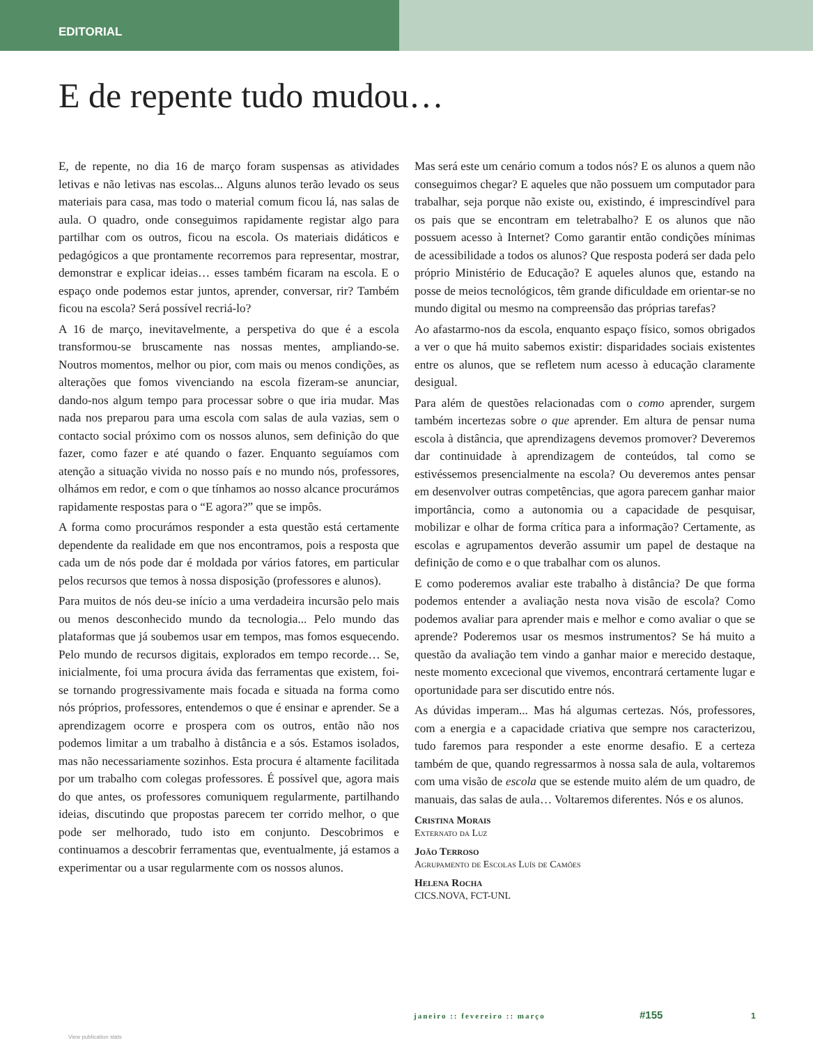EDITORIAL
E de repente tudo mudou…
E, de repente, no dia 16 de março foram suspensas as atividades letivas e não letivas nas escolas... Alguns alunos terão levado os seus materiais para casa, mas todo o material comum ficou lá, nas salas de aula. O quadro, onde conseguimos rapidamente registar algo para partilhar com os outros, ficou na escola. Os materiais didáticos e pedagógicos a que prontamente recorremos para representar, mostrar, demonstrar e explicar ideias… esses também ficaram na escola. E o espaço onde podemos estar juntos, aprender, conversar, rir? Também ficou na escola? Será possível recriá-lo?
A 16 de março, inevitavelmente, a perspetiva do que é a escola transformou-se bruscamente nas nossas mentes, ampliando-se. Noutros momentos, melhor ou pior, com mais ou menos condições, as alterações que fomos vivenciando na escola fizeram-se anunciar, dando-nos algum tempo para processar sobre o que iria mudar. Mas nada nos preparou para uma escola com salas de aula vazias, sem o contacto social próximo com os nossos alunos, sem definição do que fazer, como fazer e até quando o fazer. Enquanto seguíamos com atenção a situação vivida no nosso país e no mundo nós, professores, olhámos em redor, e com o que tínhamos ao nosso alcance procurámos rapidamente respostas para o “E agora?” que se impôs.
A forma como procurámos responder a esta questão está certamente dependente da realidade em que nos encontramos, pois a resposta que cada um de nós pode dar é moldada por vários fatores, em particular pelos recursos que temos à nossa disposição (professores e alunos).
Para muitos de nós deu-se início a uma verdadeira incursão pelo mais ou menos desconhecido mundo da tecnologia... Pelo mundo das plataformas que já soubemos usar em tempos, mas fomos esquecendo. Pelo mundo de recursos digitais, explorados em tempo recorde… Se, inicialmente, foi uma procura ávida das ferramentas que existem, foi-se tornando progressivamente mais focada e situada na forma como nós próprios, professores, entendemos o que é ensinar e aprender. Se a aprendizagem ocorre e prospera com os outros, então não nos podemos limitar a um trabalho à distância e a sós. Estamos isolados, mas não necessariamente sozinhos. Esta procura é altamente facilitada por um trabalho com colegas professores. É possível que, agora mais do que antes, os professores comuniquem regularmente, partilhando ideias, discutindo que propostas parecem ter corrido melhor, o que pode ser melhorado, tudo isto em conjunto. Descobrimos e continuamos a descobrir ferramentas que, eventualmente, já estamos a experimentar ou a usar regularmente com os nossos alunos.
Mas será este um cenário comum a todos nós? E os alunos a quem não conseguimos chegar? E aqueles que não possuem um computador para trabalhar, seja porque não existe ou, existindo, é imprescindível para os pais que se encontram em teletrabalho? E os alunos que não possuem acesso à Internet? Como garantir então condições mínimas de acessibilidade a todos os alunos? Que resposta poderá ser dada pelo próprio Ministério de Educação? E aqueles alunos que, estando na posse de meios tecnológicos, têm grande dificuldade em orientar-se no mundo digital ou mesmo na compreensão das próprias tarefas?
Ao afastarmo-nos da escola, enquanto espaço físico, somos obrigados a ver o que há muito sabemos existir: disparidades sociais existentes entre os alunos, que se refletem num acesso à educação claramente desigual.
Para além de questões relacionadas com o como aprender, surgem também incertezas sobre o que aprender. Em altura de pensar numa escola à distância, que aprendizagens devemos promover? Deveremos dar continuidade à aprendizagem de conteúdos, tal como se estivéssemos presencialmente na escola? Ou deveremos antes pensar em desenvolver outras competências, que agora parecem ganhar maior importância, como a autonomia ou a capacidade de pesquisar, mobilizar e olhar de forma crítica para a informação? Certamente, as escolas e agrupamentos deverão assumir um papel de destaque na definição de como e o que trabalhar com os alunos.
E como poderemos avaliar este trabalho à distância? De que forma podemos entender a avaliação nesta nova visão de escola? Como podemos avaliar para aprender mais e melhor e como avaliar o que se aprende? Poderemos usar os mesmos instrumentos? Se há muito a questão da avaliação tem vindo a ganhar maior e merecido destaque, neste momento excecional que vivemos, encontrará certamente lugar e oportunidade para ser discutido entre nós.
As dúvidas imperam... Mas há algumas certezas. Nós, professores, com a energia e a capacidade criativa que sempre nos caracterizou, tudo faremos para responder a este enorme desafio. E a certeza também de que, quando regressarmos à nossa sala de aula, voltaremos com uma visão de escola que se estende muito além de um quadro, de manuais, das salas de aula… Voltaremos diferentes. Nós e os alunos.
Cristina Morais
Externato da Luz
João Terroso
Agrupamento de Escolas Luís de Camões
Helena Rocha
CICS.NOVA, FCT-UNL
janeiro :: fevereiro :: março #155 1
View publication stats